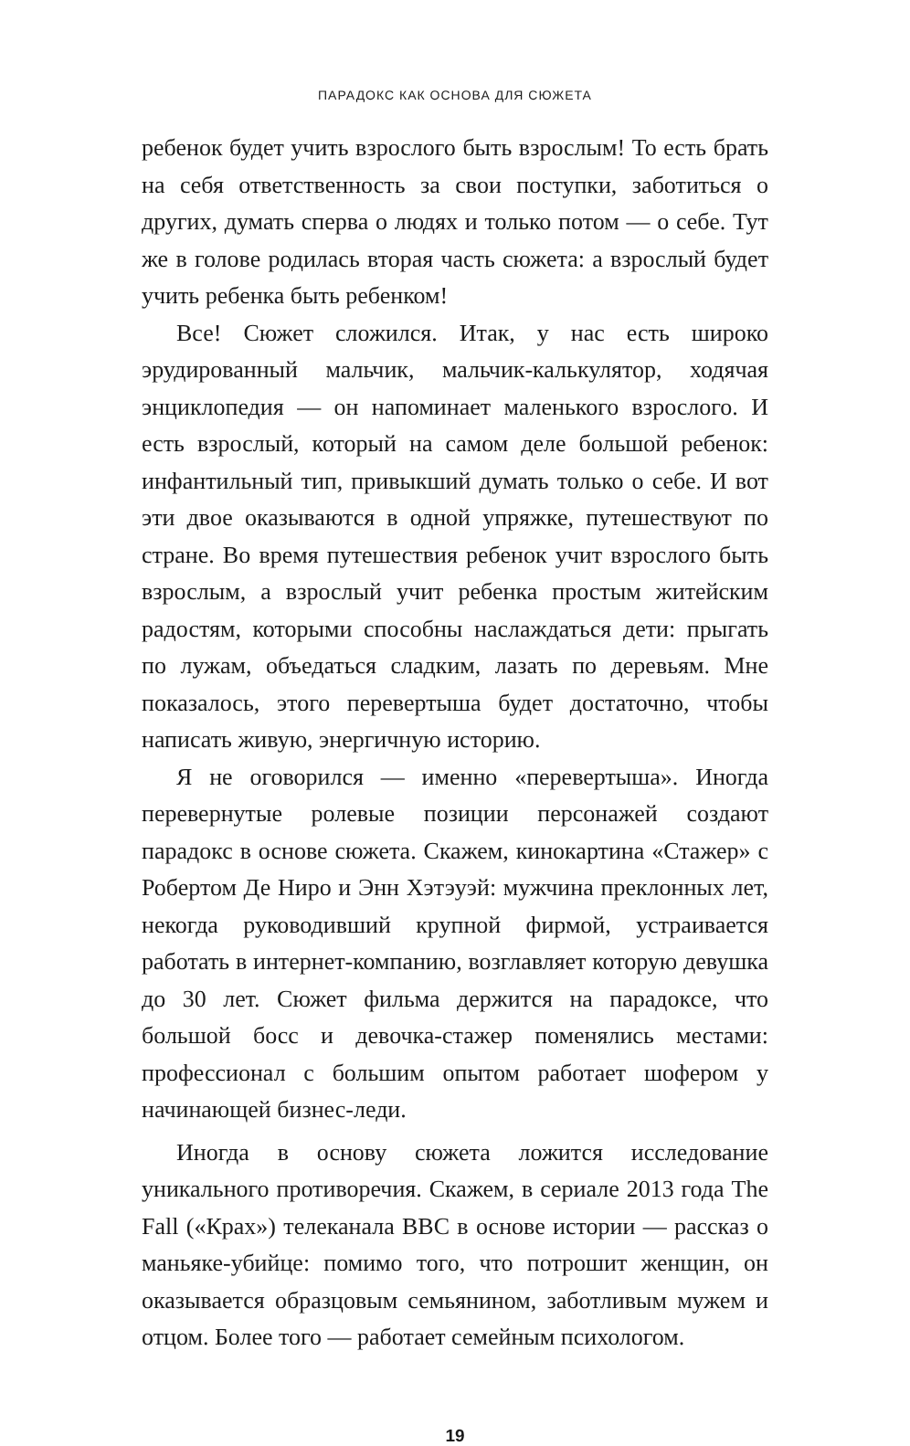ПАРАДОКС КАК ОСНОВА ДЛЯ СЮЖЕТА
ребенок будет учить взрослого быть взрослым! То есть брать на себя ответственность за свои поступки, заботиться о других, думать сперва о людях и только потом — о себе. Тут же в голове родилась вторая часть сюжета: а взрослый будет учить ребенка быть ребенком!
Все! Сюжет сложился. Итак, у нас есть широко эрудированный мальчик, мальчик-калькулятор, ходячая энциклопедия — он напоминает маленького взрослого. И есть взрослый, который на самом деле большой ребенок: инфантильный тип, привыкший думать только о себе. И вот эти двое оказываются в одной упряжке, путешествуют по стране. Во время путешествия ребенок учит взрослого быть взрослым, а взрослый учит ребенка простым житейским радостям, которыми способны наслаждаться дети: прыгать по лужам, объедаться сладким, лазать по деревьям. Мне показалось, этого перевертыша будет достаточно, чтобы написать живую, энергичную историю.
Я не оговорился — именно «перевертыша». Иногда перевернутые ролевые позиции персонажей создают парадокс в основе сюжета. Скажем, кинокартина «Стажер» с Робертом Де Ниро и Энн Хэтэуэй: мужчина преклонных лет, некогда руководивший крупной фирмой, устраивается работать в интернет-компанию, возглавляет которую девушка до 30 лет. Сюжет фильма держится на парадоксе, что большой босс и девочка-стажер поменялись местами: профессионал с большим опытом работает шофером у начинающей бизнес-леди.
Иногда в основу сюжета ложится исследование уникального противоречия. Скажем, в сериале 2013 года The Fall («Крах») телеканала BBC в основе истории — рассказ о маньяке-убийце: помимо того, что потрошит женщин, он оказывается образцовым семьянином, заботливым мужем и отцом. Более того — работает семейным психологом.
19